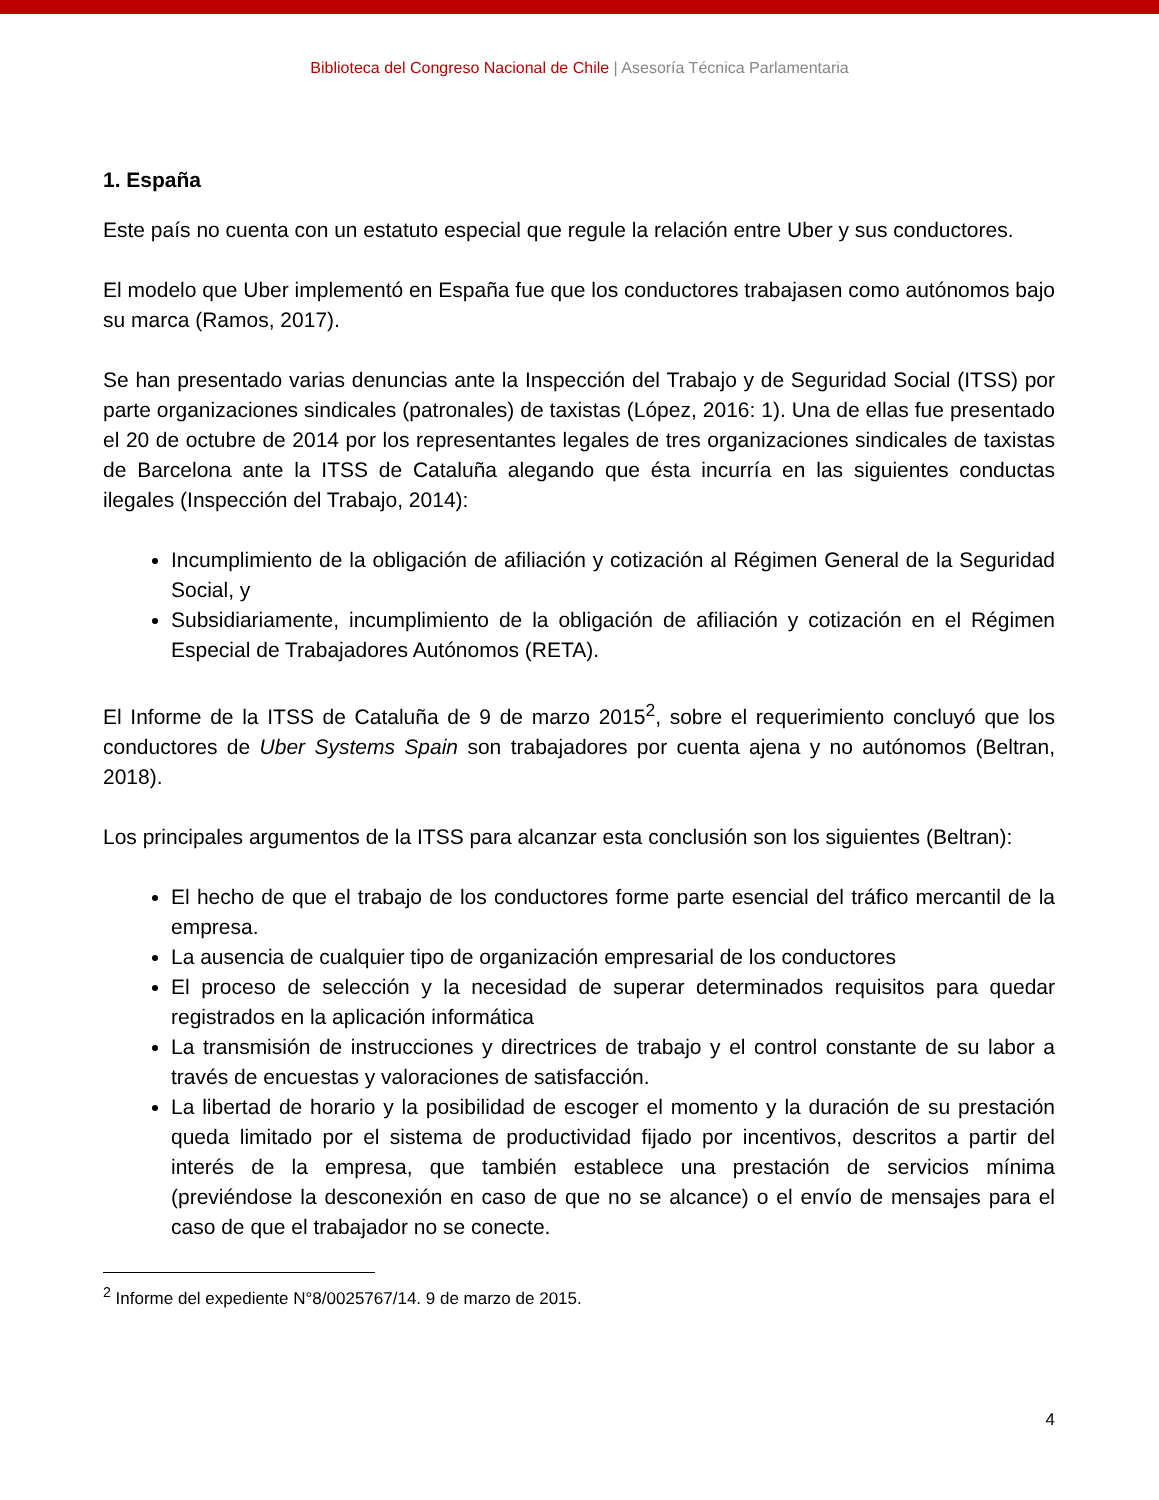Biblioteca del Congreso Nacional de Chile | Asesoría Técnica Parlamentaria
1. España
Este país no cuenta con un estatuto especial que regule la relación entre Uber y sus conductores.
El modelo que Uber implementó en España fue que los conductores trabajasen como autónomos bajo su marca (Ramos, 2017).
Se han presentado varias denuncias ante la Inspección del Trabajo y de Seguridad Social (ITSS) por parte organizaciones sindicales (patronales) de taxistas (López, 2016: 1). Una de ellas fue presentado el 20 de octubre de 2014 por los representantes legales de tres organizaciones sindicales de taxistas de Barcelona ante la ITSS de Cataluña alegando que ésta incurría en las siguientes conductas ilegales (Inspección del Trabajo, 2014):
Incumplimiento de la obligación de afiliación y cotización al Régimen General de la Seguridad Social, y
Subsidiariamente, incumplimiento de la obligación de afiliación y cotización en el Régimen Especial de Trabajadores Autónomos (RETA).
El Informe de la ITSS de Cataluña de 9 de marzo 2015<sup>2</sup>, sobre el requerimiento concluyó que los conductores de Uber Systems Spain son trabajadores por cuenta ajena y no autónomos (Beltran, 2018).
Los principales argumentos de la ITSS para alcanzar esta conclusión son los siguientes (Beltran):
El hecho de que el trabajo de los conductores forme parte esencial del tráfico mercantil de la empresa.
La ausencia de cualquier tipo de organización empresarial de los conductores
El proceso de selección y la necesidad de superar determinados requisitos para quedar registrados en la aplicación informática
La transmisión de instrucciones y directrices de trabajo y el control constante de su labor a través de encuestas y valoraciones de satisfacción.
La libertad de horario y la posibilidad de escoger el momento y la duración de su prestación queda limitado por el sistema de productividad fijado por incentivos, descritos a partir del interés de la empresa, que también establece una prestación de servicios mínima (previéndose la desconexión en caso de que no se alcance) o el envío de mensajes para el caso de que el trabajador no se conecte.
<sup>2</sup> Informe del expediente N°8/0025767/14. 9 de marzo de 2015.
4